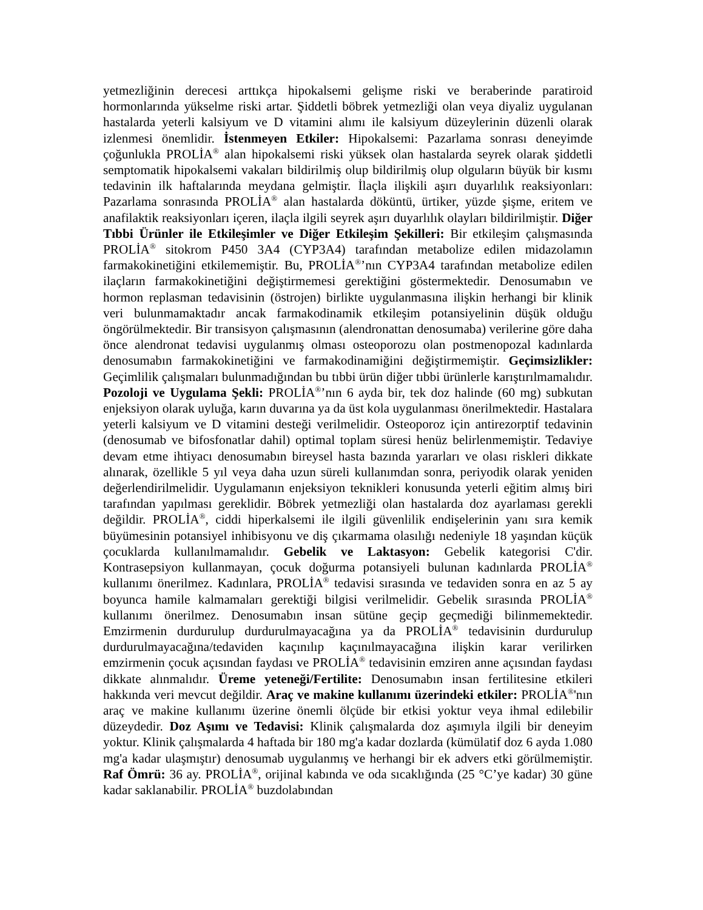yetmezliğinin derecesi arttıkça hipokalsemi gelişme riski ve beraberinde paratiroid hormonlarında yükselme riski artar. Şiddetli böbrek yetmezliği olan veya diyaliz uygulanan hastalarda yeterli kalsiyum ve D vitamini alımı ile kalsiyum düzeylerinin düzenli olarak izlenmesi önemlidir. İstenmeyen Etkiler: Hipokalsemi: Pazarlama sonrası deneyimde çoğunlukla PROLİA<sup>®</sup> alan hipokalsemi riski yüksek olan hastalarda seyrek olarak şiddetli semptomatik hipokalsemi vakaları bildirilmiş olup bildirilmiş olup olguların büyük bir kısmı tedavinin ilk haftalarında meydana gelmiştir. İlaçla ilişkili aşırı duyarlılık reaksiyonları: Pazarlama sonrasında PROLİA<sup>®</sup> alan hastalarda döküntü, ürtiker, yüzde şişme, eritem ve anafilaktik reaksiyonları içeren, ilaçla ilgili seyrek aşırı duyarlılık olayları bildirilmiştir. Diğer Tıbbi Ürünler ile Etkileşimler ve Diğer Etkileşim Şekilleri: Bir etkileşim çalışmasında PROLİA<sup>®</sup> sitokrom P450 3A4 (CYP3A4) tarafından metabolize edilen midazolamın farmakokinetiğini etkilememiştir. Bu, PROLİA<sup>®</sup>’nın CYP3A4 tarafından metabolize edilen ilaçların farmakokinetiğini değiştirmemesi gerektiğini göstermektedir. Denosumabın ve hormon replasman tedavisinin (östrojen) birlikte uygulanmasına ilişkin herhangi bir klinik veri bulunmamaktadır ancak farmakodinamik etkileşim potansiyelinin düşük olduğu öngörülmektedir. Bir transisyon çalışmasının (alendronattan denosumaba) verilerine göre daha önce alendronat tedavisi uygulanmış olması osteoporozu olan postmenopozal kadınlarda denosumabın farmakokinetiğini ve farmakodinamiğini değiştirmemiştir. Geçimsizlikler: Geçimlilik çalışmaları bulunmadığından bu tıbbi ürün diğer tıbbi ürünlerle karıştırılmamalıdır. Pozoloji ve Uygulama Şekli: PROLİA<sup>®</sup>’nın 6 ayda bir, tek doz halinde (60 mg) subkutan enjeksiyon olarak uyluğa, karın duvarına ya da üst kola uygulanması önerilmektedir. Hastalara yeterli kalsiyum ve D vitamini desteği verilmelidir. Osteoporoz için antirezorptif tedavinin (denosumab ve bifosfonatlar dahil) optimal toplam süresi henüz belirlenmemiştir. Tedaviye devam etme ihtiyacı denosumabın bireysel hasta bazında yararları ve olası riskleri dikkate alınarak, özellikle 5 yıl veya daha uzun süreli kullanımdan sonra, periyodik olarak yeniden değerlendirilmelidir. Uygulamanın enjeksiyon teknikleri konusunda yeterli eğitim almış biri tarafından yapılması gereklidir. Böbrek yetmezliği olan hastalarda doz ayarlaması gerekli değildir. PROLİA<sup>®</sup>, ciddi hiperkalsemi ile ilgili güvenlilik endişelerinin yanı sıra kemik büyümesinin potansiyel inhibisyonu ve diş çıkarmama olasılığı nedeniyle 18 yaşından küçük çocuklarda kullanılmamalıdır. Gebelik ve Laktasyon: Gebelik kategorisi C'dir. Kontrasepsiyon kullanmayan, çocuk doğurma potansiyeli bulunan kadınlarda PROLİA<sup>®</sup> kullanımı önerilmez. Kadınlara, PROLİA<sup>®</sup> tedavisi sırasında ve tedaviden sonra en az 5 ay boyunca hamile kalmamaları gerektiği bilgisi verilmelidir. Gebelik sırasında PROLİA<sup>®</sup> kullanımı önerilmez. Denosumabın insan sütüne geçip geçmediği bilinmemektedir. Emzirmenin durdurulup durdurulmayacağına ya da PROLİA<sup>®</sup> tedavisinin durdurulup durdurulmayacağına/tedaviden kaçınılıp kaçınılmayacağına ilişkin karar verilirken emzirmenin çocuk açısından faydası ve PROLİA<sup>®</sup> tedavisinin emziren anne açısından faydası dikkate alınmalıdır. Üreme yeteneği/Fertilite: Denosumabın insan fertilitesine etkileri hakkında veri mevcut değildir. Araç ve makine kullanımı üzerindeki etkiler: PROLİA<sup>®</sup>'nın araç ve makine kullanımı üzerine önemli ölçüde bir etkisi yoktur veya ihmal edilebilir düzeydedir. Doz Aşımı ve Tedavisi: Klinik çalışmalarda doz aşımıyla ilgili bir deneyim yoktur. Klinik çalışmalarda 4 haftada bir 180 mg'a kadar dozlarda (kümülatif doz 6 ayda 1.080 mg'a kadar ulaşmıştır) denosumab uygulanmış ve herhangi bir ek advers etki görülmemiştir. Raf Ömrü: 36 ay. PROLİA<sup>®</sup>, orijinal kabında ve oda sıcaklığında (25 °C’ye kadar) 30 güne kadar saklanabilir. PROLİA<sup>®</sup> buzdolabından